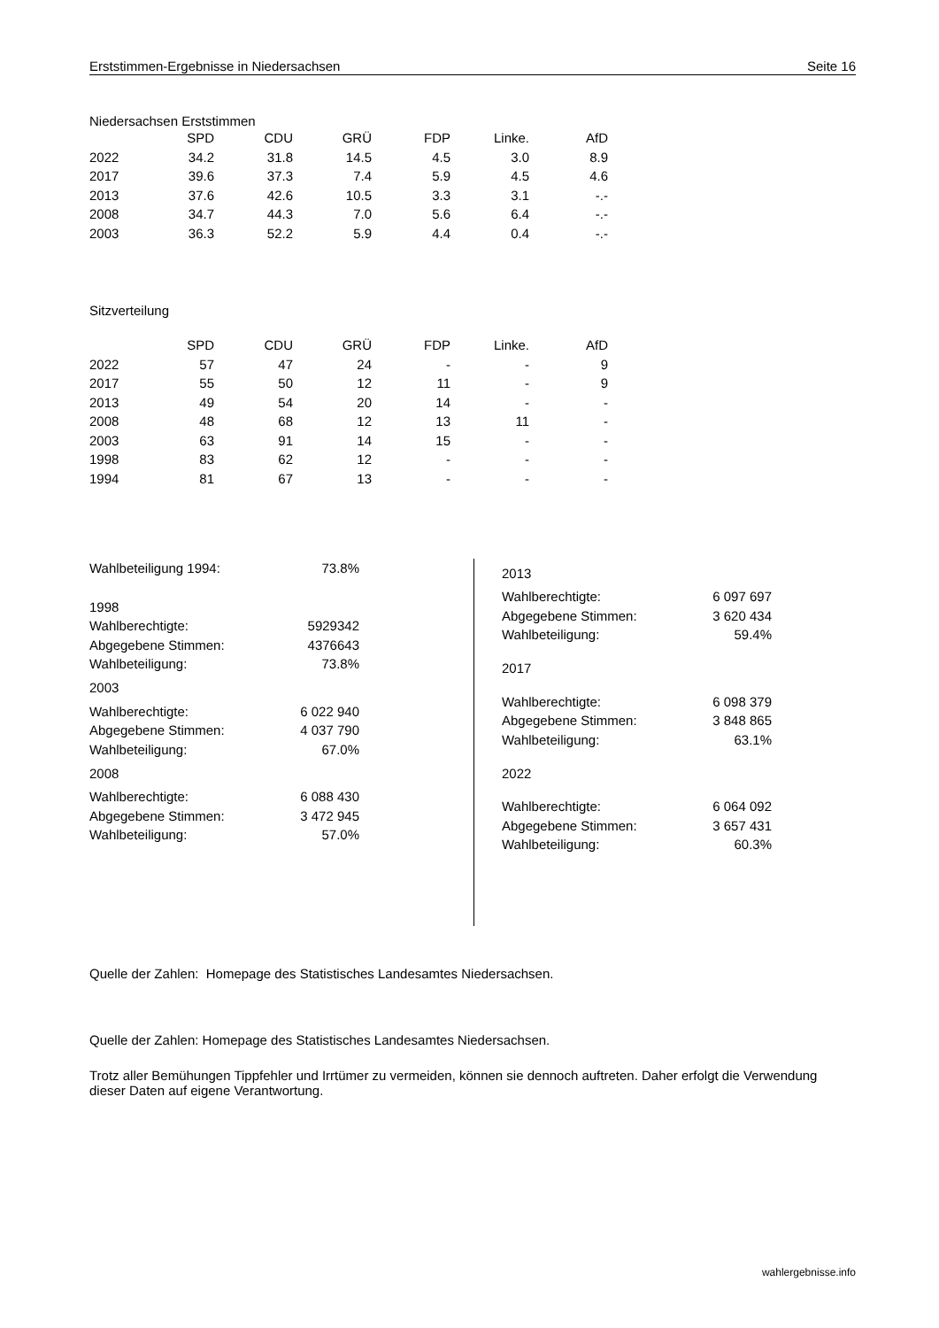Erststimmen-Ergebnisse in Niedersachsen Seite 16
Niedersachsen Erststimmen
| | SPD | CDU | GRÜ | FDP | Linke. | AfD |
| --- | --- | --- | --- | --- | --- | --- |
| 2022 | 34.2 | 31.8 | 14.5 | 4.5 | 3.0 | 8.9 |
| 2017 | 39.6 | 37.3 | 7.4 | 5.9 | 4.5 | 4.6 |
| 2013 | 37.6 | 42.6 | 10.5 | 3.3 | 3.1 | -.- |
| 2008 | 34.7 | 44.3 | 7.0 | 5.6 | 6.4 | -.- |
| 2003 | 36.3 | 52.2 | 5.9 | 4.4 | 0.4 | -.- |
Sitzverteilung
| | SPD | CDU | GRÜ | FDP | Linke. | AfD |
| --- | --- | --- | --- | --- | --- | --- |
| 2022 | 57 | 47 | 24 | - | - | 9 |
| 2017 | 55 | 50 | 12 | 11 | - | 9 |
| 2013 | 49 | 54 | 20 | 14 | - | - |
| 2008 | 48 | 68 | 12 | 13 | 11 | - |
| 2003 | 63 | 91 | 14 | 15 | - | - |
| 1998 | 83 | 62 | 12 | - | - | - |
| 1994 | 81 | 67 | 13 | - | - | - |
| Wahlbeteiligung 1994: | 73.8% |
| 1998 | |
| Wahlberechtigte: | 5929342 |
| Abgegebene Stimmen: | 4376643 |
| Wahlbeteiligung: | 73.8% |
| 2003 | |
| Wahlberechtigte: | 6 022 940 |
| Abgegebene Stimmen: | 4 037 790 |
| Wahlbeteiligung: | 67.0% |
| 2008 | |
| Wahlberechtigte: | 6 088 430 |
| Abgegebene Stimmen: | 3 472 945 |
| Wahlbeteiligung: | 57.0% |
| 2013 | |
| Wahlberechtigte: | 6 097 697 |
| Abgegebene Stimmen: | 3 620 434 |
| Wahlbeteiligung: | 59.4% |
| 2017 | |
| Wahlberechtigte: | 6 098 379 |
| Abgegebene Stimmen: | 3 848 865 |
| Wahlbeteiligung: | 63.1% |
| 2022 | |
| Wahlberechtigte: | 6 064 092 |
| Abgegebene Stimmen: | 3 657 431 |
| Wahlbeteiligung: | 60.3% |
Quelle der Zahlen: Homepage des Statistisches Landesamtes Niedersachsen.
Quelle der Zahlen: Homepage des Statistisches Landesamtes Niedersachsen.
Trotz aller Bemühungen Tippfehler und Irrtümer zu vermeiden, können sie dennoch auftreten. Daher erfolgt die Verwendung dieser Daten auf eigene Verantwortung.
wahlergebnisse.info